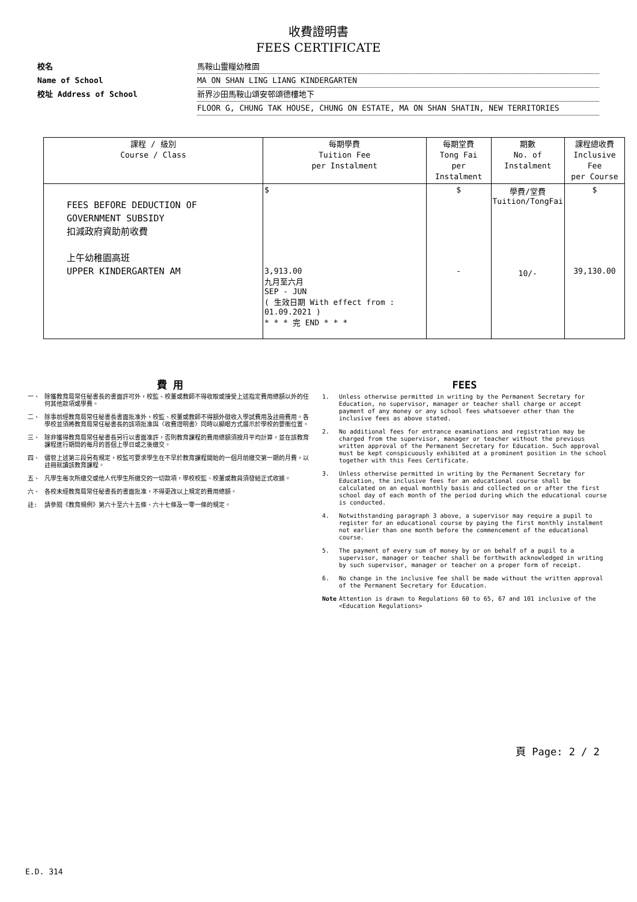收費證明書
FEES CERTIFICATE
校名 馬鞍山靈糧幼稚園
Name of School MA ON SHAN LING LIANG KINDERGARTEN
校址 Address of School 新界沙田馬鞍山頌安邨頌德樓地下
FLOOR G, CHUNG TAK HOUSE, CHUNG ON ESTATE, MA ON SHAN SHATIN, NEW TERRITORIES
| 課程 / 級別 Course / Class | 每期學費 Tuition Fee per Instalment | 每期堂費 Tong Fai per Instalment | 期數 No. of Instalment | 課程總收費 Inclusive Fee per Course |
| --- | --- | --- | --- | --- |
| FEES BEFORE DEDUCTION OF GOVERNMENT SUBSIDY 扣減政府資助前收費 上午幼稚園高班 UPPER KINDERGARTEN AM | $ 3,913.00 九月至六月 SEP - JUN ( 生效日期 With effect from : 01.09.2021 ) * * * 完 END * * * | $ - | 學費/堂費 Tuition/TongFai 10/- | $ 39,130.00 |
費 用
一、 除獲教育局常任秘書長的書面許可外，校監、校董或教師不得收取或接受上述指定費用總額以外的任何其他款項或學費。
二、 除事前經教育局常任秘書長書面批准外，校監、校董或教師不得額外徵收入學試費用及註冊費用。各學校並須將教育局常任秘書長的該項批准與〈收費證明書〉同時以顯眼方式展示於學校的要衝位置。
三、 除非獲得教育局常任秘書長另行以書面准許，否則教育課程的費用總額須按月平均計算，並在該教育課程進行期間的每月的首個上學日或之後繳交。
四、 儘管上述第三段另有規定，校監可要求學生在不早於教育課程開始的一個月前繳交第一期的月費，以註冊就讀該教育課程。
五、 凡學生每次所繳交或他人代學生所繳交的一切款項，學校校監、校董或教員須發給正式收據。
六、 各校未經教育局常任秘書長的書面批准，不得更改以上規定的費用總額。
註: 請參閱《教育規例》第六十至六十五條、六十七條及一零一條的規定。
FEES
1. Unless otherwise permitted in writing by the Permanent Secretary for Education, no supervisor, manager or teacher shall charge or accept payment of any money or any school fees whatsoever other than the inclusive fees as above stated.
2. No additional fees for entrance examinations and registration may be charged from the supervisor, manager or teacher without the previous written approval of the Permanent Secretary for Education. Such approval must be kept conspicuously exhibited at a prominent position in the school together with this Fees Certificate.
3. Unless otherwise permitted in writing by the Permanent Secretary for Education, the inclusive fees for an educational course shall be calculated on an equal monthly basis and collected on or after the first school day of each month of the period during which the educational course is conducted.
4. Notwithstanding paragraph 3 above, a supervisor may require a pupil to register for an educational course by paying the first monthly instalment not earlier than one month before the commencement of the educational course.
5. The payment of every sum of money by or on behalf of a pupil to a supervisor, manager or teacher shall be forthwith acknowledged in writing by such supervisor, manager or teacher on a proper form of receipt.
6. No change in the inclusive fee shall be made without the written approval of the Permanent Secretary for Education.
Note Attention is drawn to Regulations 60 to 65, 67 and 101 inclusive of the <Education Regulations>
頁 Page: 2 / 2
E.D. 314